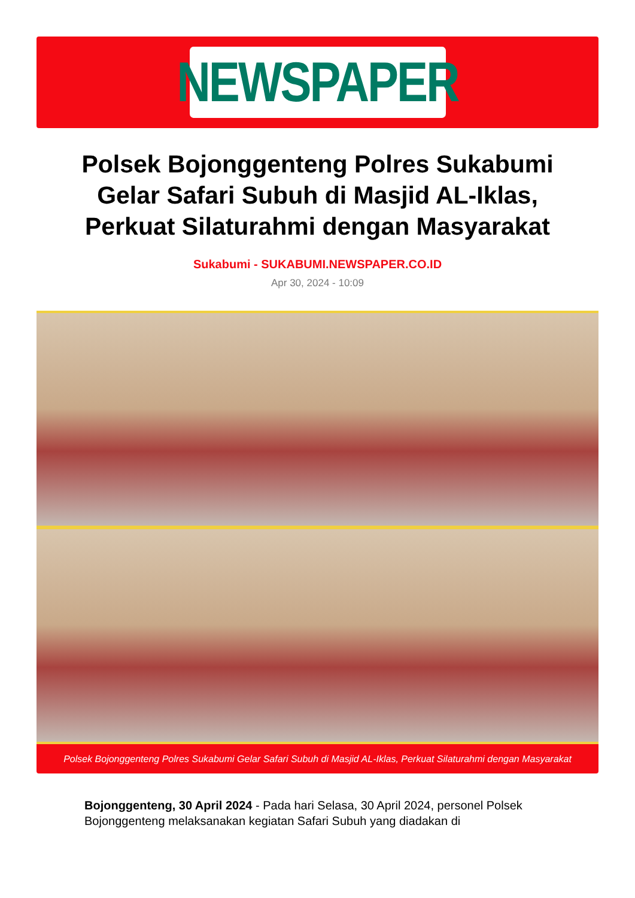NEWSPAPER
Polsek Bojonggenteng Polres Sukabumi Gelar Safari Subuh di Masjid AL-Iklas, Perkuat Silaturahmi dengan Masyarakat
Sukabumi - SUKABUMI.NEWSPAPER.CO.ID
Apr 30, 2024 - 10:09
Polsek Bojonggenteng Polres Sukabumi Gelar Safari Subuh di Masjid AL-Iklas, Perkuat Silaturahmi dengan Masyarakat
Bojonggenteng, 30 April 2024 - Pada hari Selasa, 30 April 2024, personel Polsek Bojonggenteng melaksanakan kegiatan Safari Subuh yang diadakan di